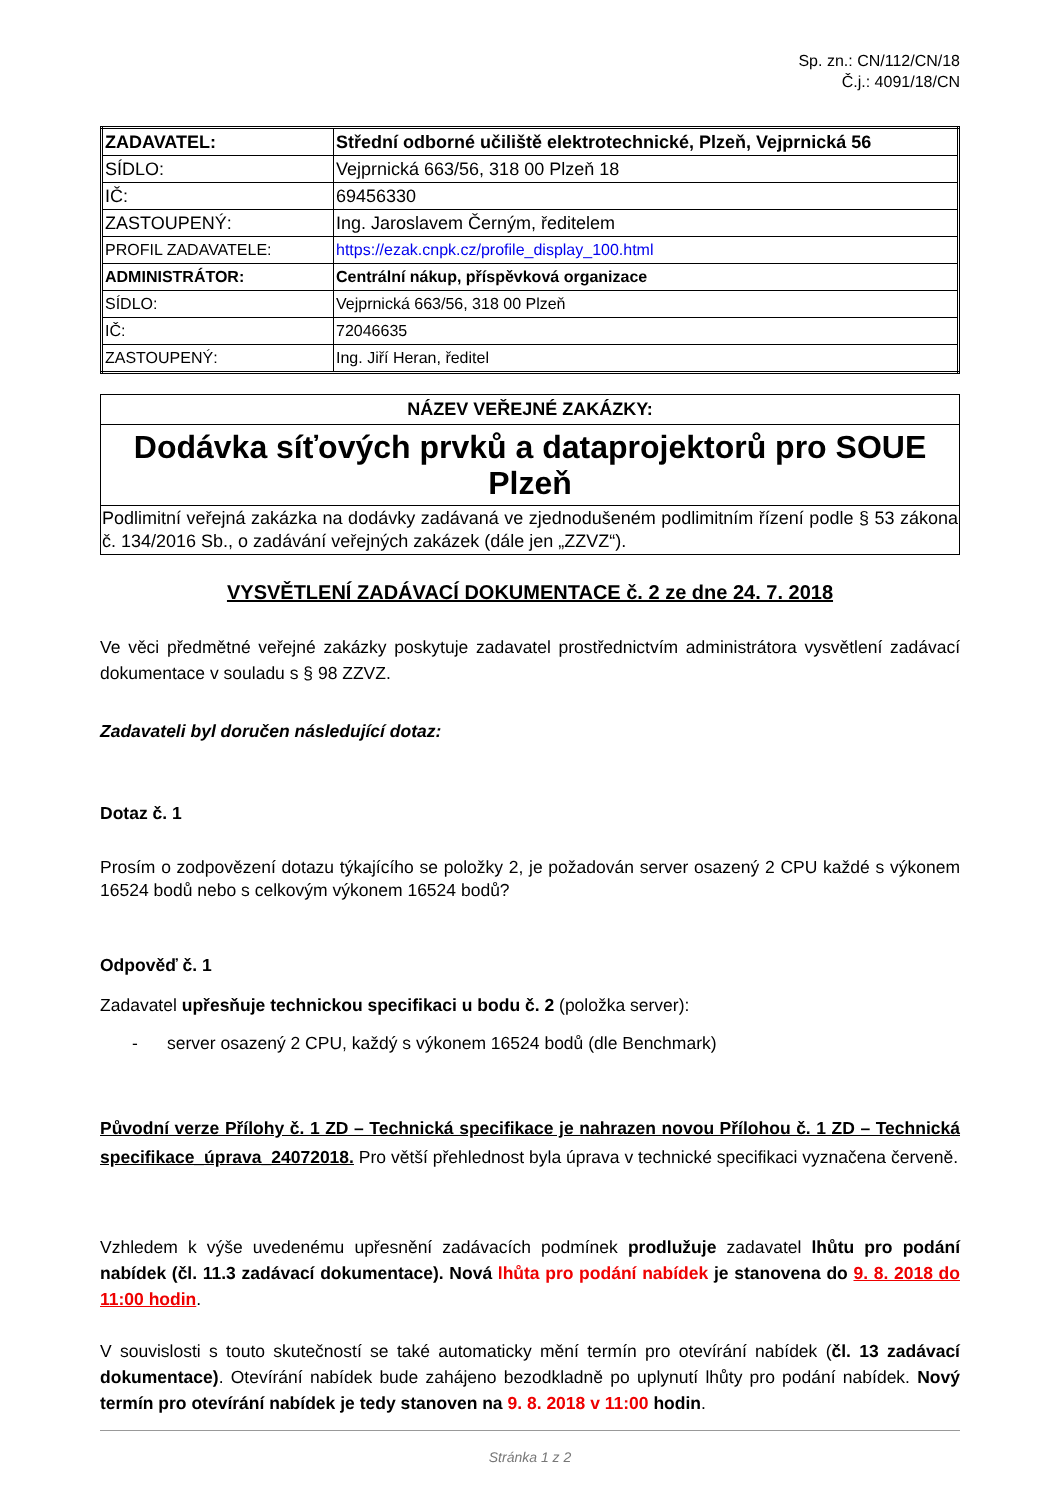Sp. zn.: CN/112/CN/18
Č.j.: 4091/18/CN
| ZADAVATEL: | Střední odborné učiliště elektrotechnické, Plzeň, Vejprnická 56 |
| SÍDLO: | Vejprnická 663/56, 318 00 Plzeň 18 |
| IČ: | 69456330 |
| ZASTOUPENÝ: | Ing. Jaroslavem Černým, ředitelem |
| PROFIL ZADAVATELE: | https://ezak.cnpk.cz/profile_display_100.html |
| ADMINISTRÁTOR: | Centrální nákup, příspěvková organizace |
| SÍDLO: | Vejprnická 663/56, 318 00 Plzeň |
| IČ: | 72046635 |
| ZASTOUPENÝ: | Ing. Jiří Heran, ředitel |
| NÁZEV VEŘEJNÉ ZAKÁZKY: |
| Dodávka síťových prvků a dataprojektorů pro SOUE Plzeň |
| Podlimitní veřejná zakázka na dodávky zadávaná ve zjednodušeném podlimitním řízení podle § 53 zákona č. 134/2016 Sb., o zadávání veřejných zakázek (dále jen „ZZVZ“). |
VYSVĚTLENÍ ZADÁVACÍ DOKUMENTACE č. 2 ze dne 24. 7. 2018
Ve věci předmětné veřejné zakázky poskytuje zadavatel prostřednictvím administrátora vysvětlení zadávací dokumentace v souladu s § 98 ZZVZ.
Zadavateli byl doručen následující dotaz:
Dotaz č. 1
Prosím o zodpovězení dotazu týkajícího se položky 2, je požadován server osazený 2 CPU každé s výkonem 16524 bodů nebo s celkovým výkonem 16524 bodů?
Odpověď č. 1
Zadavatel upřesňuje technickou specifikaci u bodu č. 2 (položka server):
- server osazený 2 CPU, každý s výkonem 16524 bodů (dle Benchmark)
Původní verze Přílohy č. 1 ZD – Technická specifikace je nahrazen novou Přílohou č. 1 ZD – Technická specifikace_úprava_24072018. Pro větší přehlednost byla úprava v technické specifikaci vyznačena červeně.
Vzhledem k výše uvedenému upřesnění zadávacích podmínek prodlužuje zadavatel lhůtu pro podání nabídek (čl. 11.3 zadávací dokumentace). Nová lhůta pro podání nabídek je stanovena do 9. 8. 2018 do 11:00 hodin.
V souvislosti s touto skutečností se také automaticky mění termín pro otevírání nabídek (čl. 13 zadávací dokumentace). Otevírání nabídek bude zahájeno bezodkladně po uplynutí lhůty pro podání nabídek. Nový termín pro otevírání nabídek je tedy stanoven na 9. 8. 2018 v 11:00 hodin.
Stránka 1 z 2